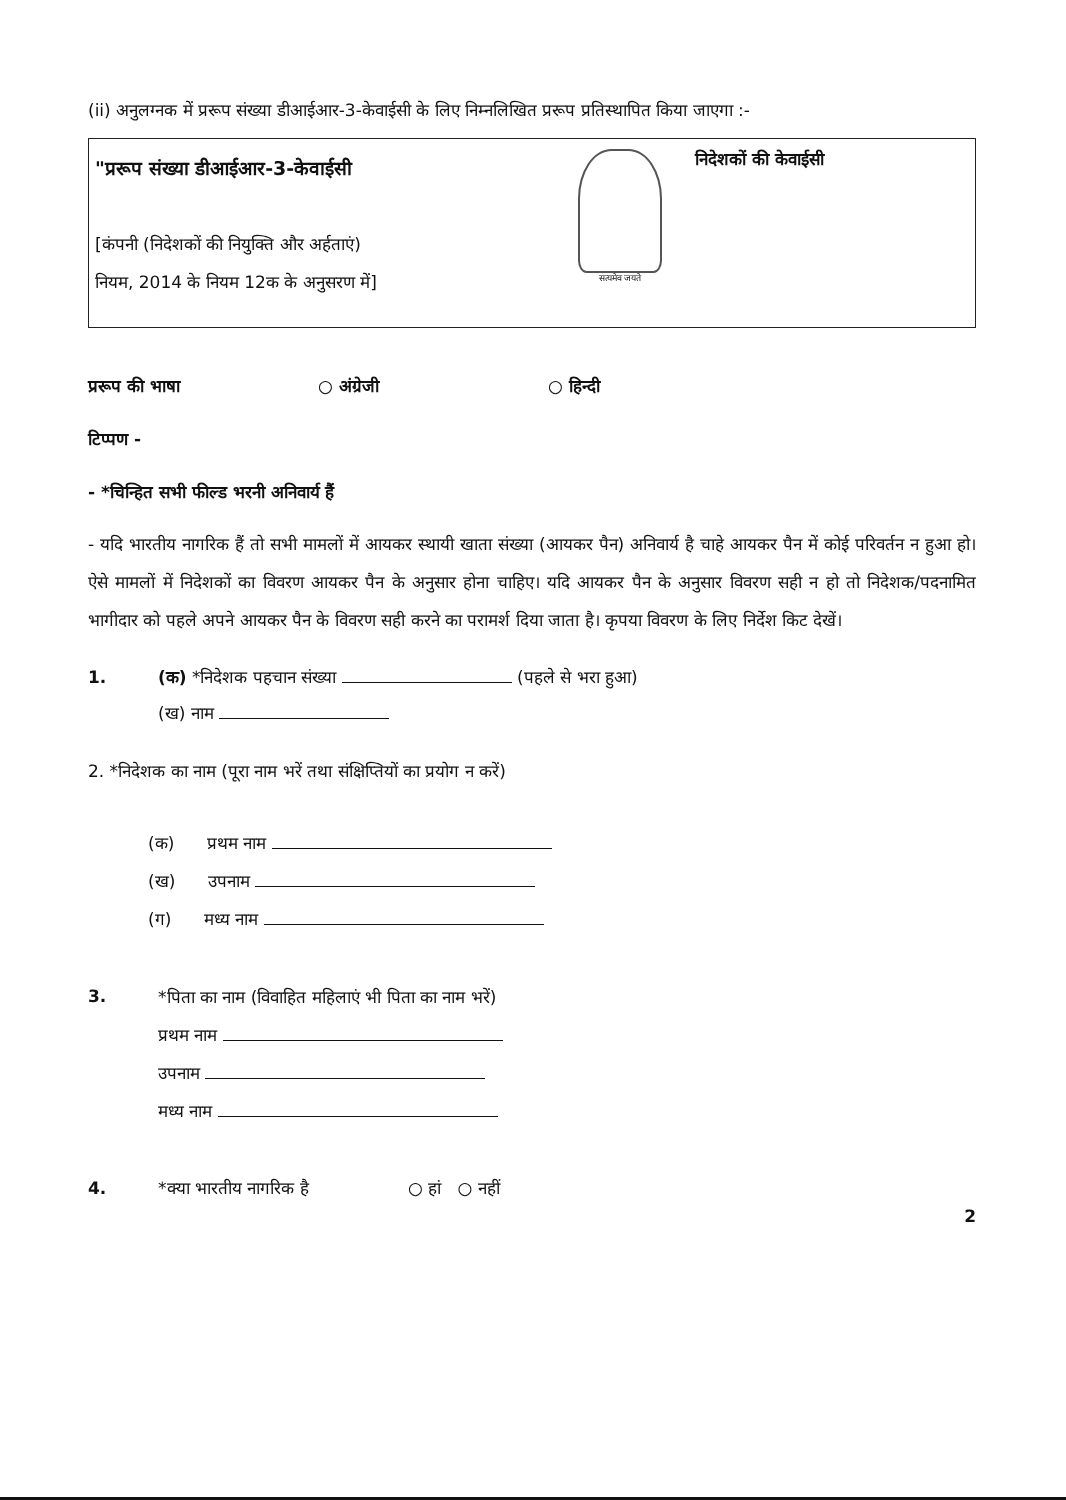(ii) अनुलग्नक में प्ररूप संख्या डीआईआर-3-केवाईसी के लिए निम्नलिखित प्ररूप प्रतिस्थापित किया जाएगा :-
"प्ररूप संख्या डीआईआर-3-केवाईसी
[कंपनी (निदेशकों की नियुक्ति और अर्हताएं)
नियम, 2014 के नियम 12क के अनुसरण में]
सत्यमेव जयते
निदेशकों की केवाईसी
प्ररूप की भाषा ○ अंग्रेजी ○ हिन्दी
टिप्पण -
- *चिन्हित सभी फील्ड भरनी अनिवार्य हैं
- यदि भारतीय नागरिक हैं तो सभी मामलों में आयकर स्थायी खाता संख्या (आयकर पैन) अनिवार्य है चाहे आयकर पैन में कोई परिवर्तन न हुआ हो। ऐसे मामलों में निदेशकों का विवरण आयकर पैन के अनुसार होना चाहिए। यदि आयकर पैन के अनुसार विवरण सही न हो तो निदेशक/पदनामित भागीदार को पहले अपने आयकर पैन के विवरण सही करने का परामर्श दिया जाता है। कृपया विवरण के लिए निर्देश किट देखें।
1. (क) *निदेशक पहचान संख्या (पहले से भरा हुआ)
(ख) नाम
2. *निदेशक का नाम (पूरा नाम भरें तथा संक्षिप्तियों का प्रयोग न करें)
(क) प्रथम नाम
(ख) उपनाम
(ग) मध्य नाम
3.
*पिता का नाम (विवाहित महिलाएं भी पिता का नाम भरें)
प्रथम नाम
उपनाम
मध्य नाम
4. *क्या भारतीय नागरिक है ○ हां ○ नहीं
2